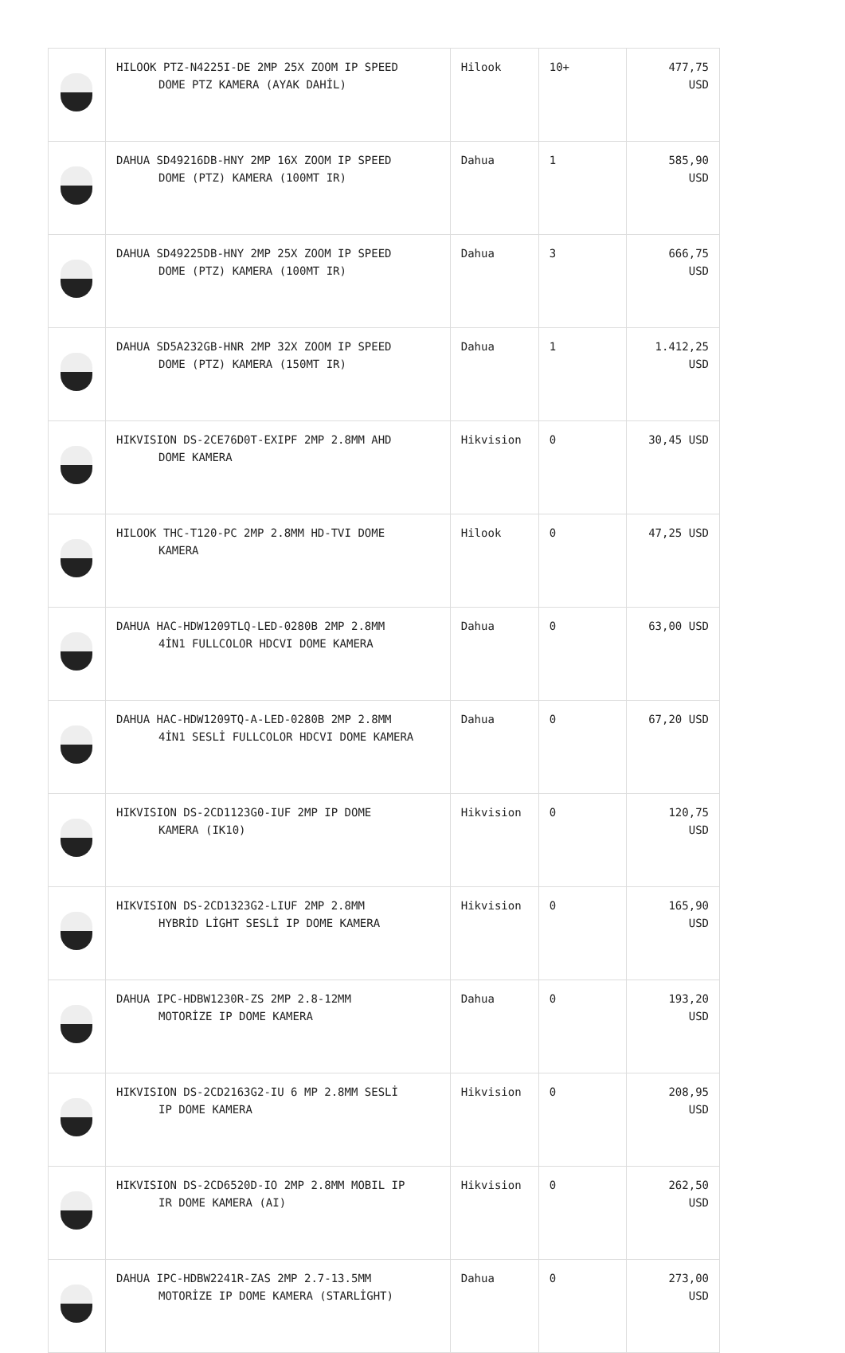| | HILOOK PTZ-N4225I-DE 2MP 25X ZOOM IP SPEED DOME PTZ KAMERA (AYAK DAHİL) | Hilook | 10+ | 477,75 USD |
| | DAHUA SD49216DB-HNY 2MP 16X ZOOM IP SPEED DOME (PTZ) KAMERA (100MT IR) | Dahua | 1 | 585,90 USD |
| | DAHUA SD49225DB-HNY 2MP 25X ZOOM IP SPEED DOME (PTZ) KAMERA (100MT IR) | Dahua | 3 | 666,75 USD |
| | DAHUA SD5A232GB-HNR 2MP 32X ZOOM IP SPEED DOME (PTZ) KAMERA (150MT IR) | Dahua | 1 | 1.412,25 USD |
| | HIKVISION DS-2CE76D0T-EXIPF 2MP 2.8MM AHD DOME KAMERA | Hikvision | 0 | 30,45 USD |
| | HILOOK THC-T120-PC 2MP 2.8MM HD-TVI DOME KAMERA | Hilook | 0 | 47,25 USD |
| | DAHUA HAC-HDW1209TLQ-LED-0280B 2MP 2.8MM 4İN1 FULLCOLOR HDCVI DOME KAMERA | Dahua | 0 | 63,00 USD |
| | DAHUA HAC-HDW1209TQ-A-LED-0280B 2MP 2.8MM 4İN1 SESLİ FULLCOLOR HDCVI DOME KAMERA | Dahua | 0 | 67,20 USD |
| | HIKVISION DS-2CD1123G0-IUF 2MP IP DOME KAMERA (IK10) | Hikvision | 0 | 120,75 USD |
| | HIKVISION DS-2CD1323G2-LIUF 2MP 2.8MM HYBRİD LİGHT SESLİ IP DOME KAMERA | Hikvision | 0 | 165,90 USD |
| | DAHUA IPC-HDBW1230R-ZS 2MP 2.8-12MM MOTORİZE IP DOME KAMERA | Dahua | 0 | 193,20 USD |
| | HIKVISION DS-2CD2163G2-IU 6 MP 2.8MM SESLİ IP DOME KAMERA | Hikvision | 0 | 208,95 USD |
| | HIKVISION DS-2CD6520D-IO 2MP 2.8MM MOBIL IP IR DOME KAMERA (AI) | Hikvision | 0 | 262,50 USD |
| | DAHUA IPC-HDBW2241R-ZAS 2MP 2.7-13.5MM MOTORİZE IP DOME KAMERA (STARLİGHT) | Dahua | 0 | 273,00 USD |